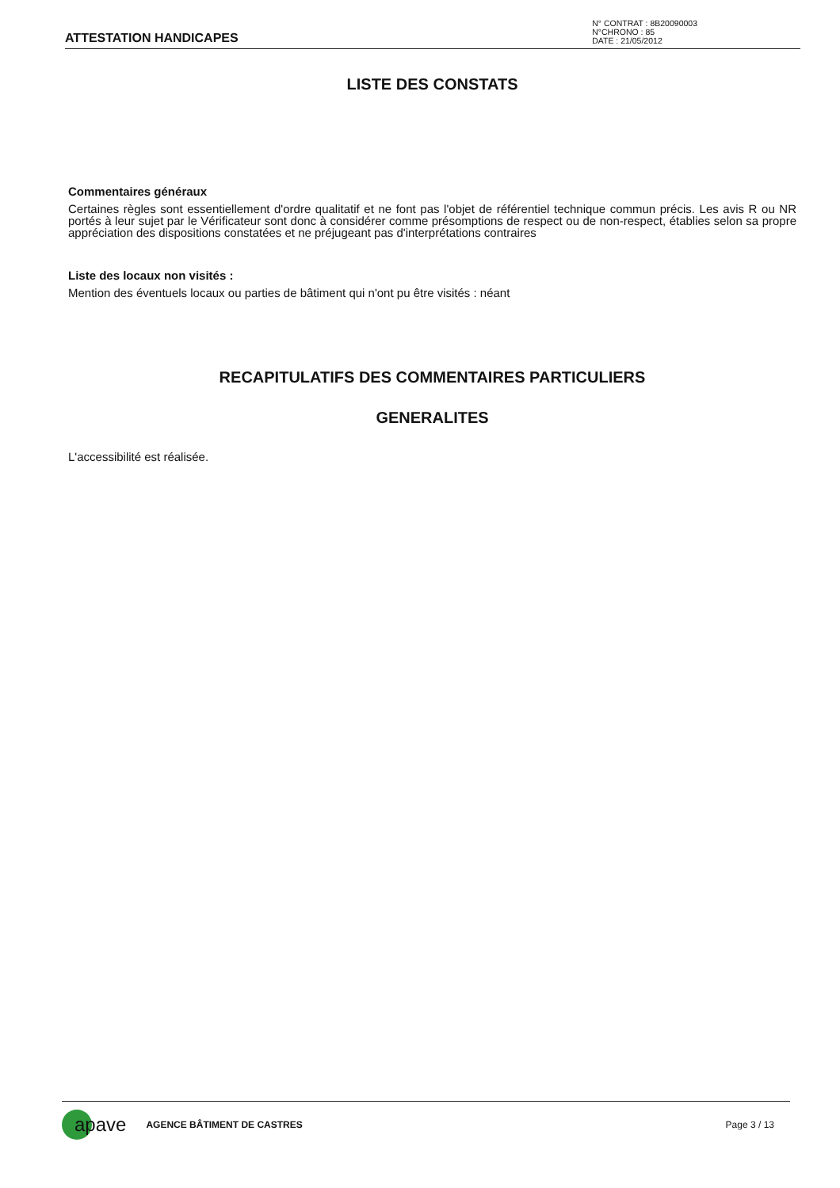ATTESTATION HANDICAPES
N° CONTRAT : 8B20090003
N°CHRONO : 85
DATE : 21/05/2012
LISTE DES CONSTATS
Commentaires généraux
Certaines règles sont essentiellement d'ordre qualitatif et ne font pas l'objet de référentiel technique commun précis. Les avis R ou NR portés à leur sujet par le Vérificateur sont donc à considérer comme présomptions de respect ou de non-respect, établies selon sa propre appréciation des dispositions constatées et ne préjugeant pas d'interprétations contraires
Liste des locaux non visités :
Mention des éventuels locaux ou parties de bâtiment qui n'ont pu être visités : néant
RECAPITULATIFS DES COMMENTAIRES PARTICULIERS
GENERALITES
L'accessibilité est réalisée.
apave
AGENCE BÂTIMENT DE CASTRES Page 3 / 13